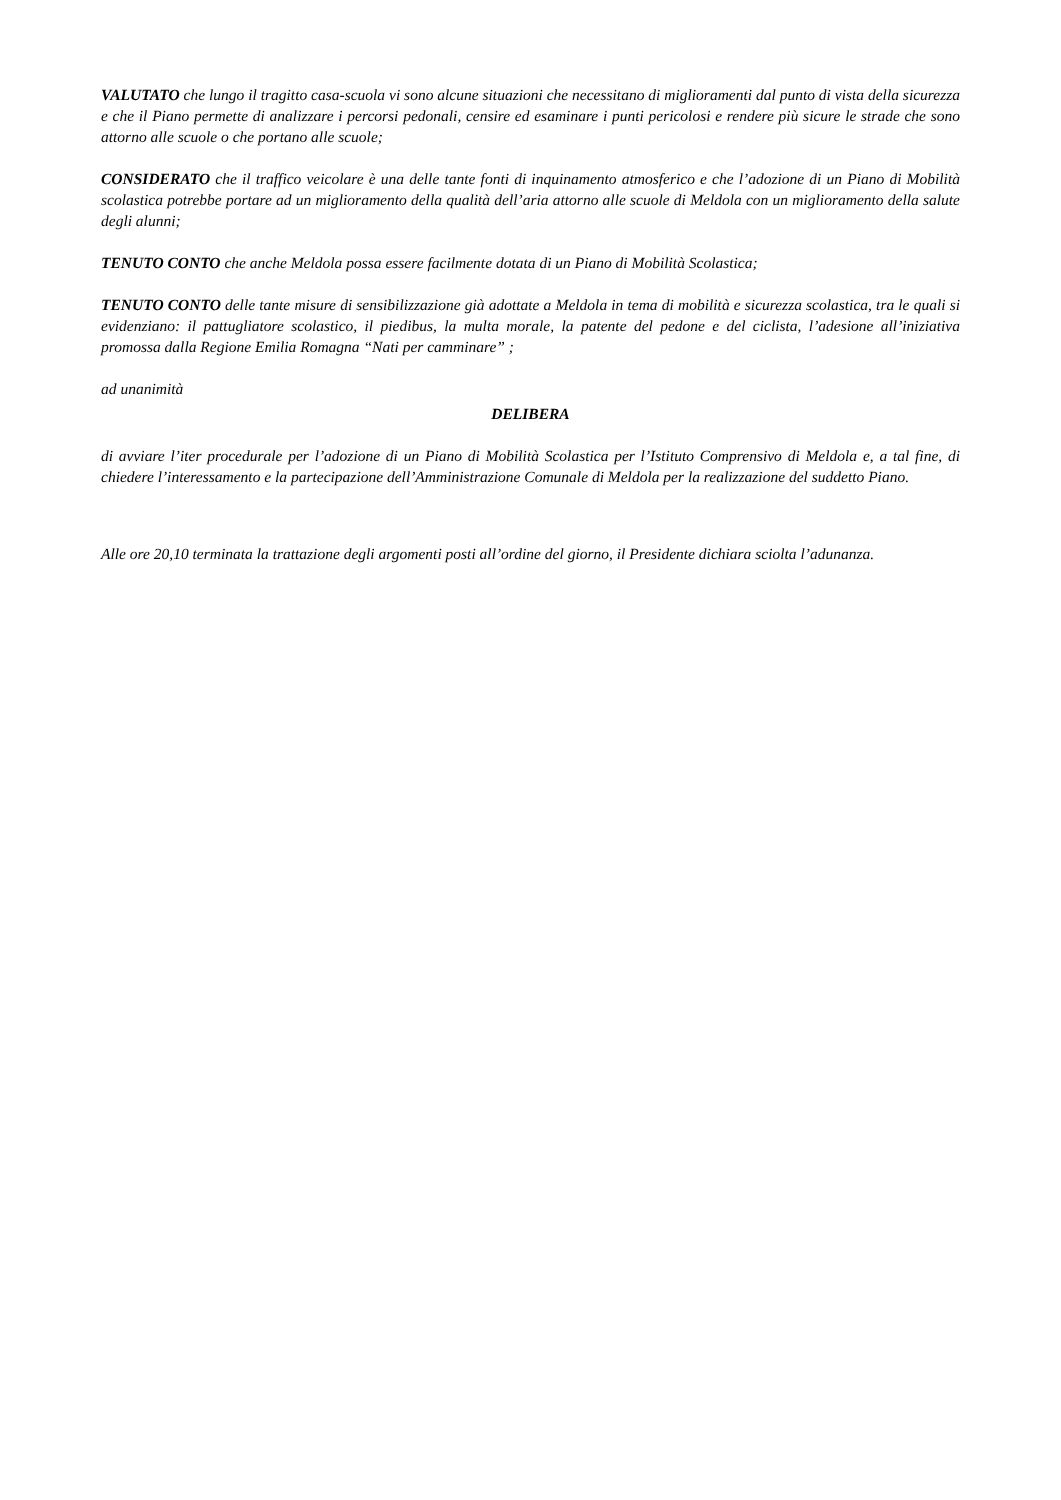VALUTATO che lungo il tragitto casa-scuola vi sono alcune situazioni che necessitano di miglioramenti dal punto di vista della sicurezza e che il Piano permette di analizzare i percorsi pedonali, censire ed esaminare i punti pericolosi e rendere più sicure le strade che sono attorno alle scuole o che portano alle scuole;
CONSIDERATO che il traffico veicolare è una delle tante fonti di inquinamento atmosferico e che l’adozione di un Piano di Mobilità scolastica potrebbe portare ad un miglioramento della qualità dell’aria attorno alle scuole di Meldola con un miglioramento della salute degli alunni;
TENUTO CONTO che anche Meldola possa essere facilmente dotata di un Piano di Mobilità Scolastica;
TENUTO CONTO delle tante misure di sensibilizzazione già adottate a Meldola in tema di mobilità e sicurezza scolastica, tra le quali si evidenziano: il pattugliatore scolastico, il piedibus, la multa morale, la patente del pedone e del ciclista, l’adesione all’iniziativa promossa dalla Regione Emilia Romagna “Nati per camminare” ;
ad unanimità
DELIBERA
di avviare l’iter procedurale per l’adozione di un Piano di Mobilità Scolastica per l’Istituto Comprensivo di Meldola e, a tal fine, di chiedere l’interessamento e la partecipazione dell’Amministrazione Comunale di Meldola per la realizzazione del suddetto Piano.
Alle ore 20,10 terminata la trattazione degli argomenti posti all’ordine del giorno, il Presidente dichiara sciolta l’adunanza.